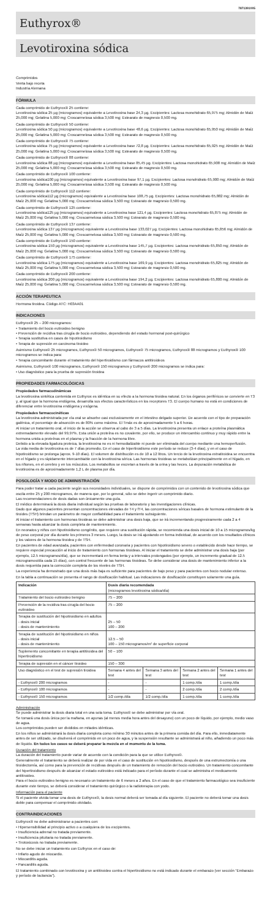7871391005
Euthyrox®
Levotiroxina sódica
Comprimidos
Venta bajo receta
Industria Alemana
FÓRMULA
Cada comprimido de Euthyrox® 25 contiene:
Levotiroxina sódica 25 µg (microgramos) equivalente a Levotiroxina base 24,3 µg. Excipientes: Lactosa monohidrato 65,975 mg; Almidón de Maíz 25,000 mg; Gelatina 5,000 mg; Croscarmelosa sódica 3,500 mg; Estearato de magnesio 0,500 mg.
Cada comprimido de Euthyrox® 50 contiene:
Levotiroxina sódica 50 µg (microgramos) equivalente a Levotiroxina base 48,6 µg. Excipientes: Lactosa monohidrato 65,950 mg; Almidón de Maíz 25,000 mg; Gelatina 5,000 mg; Croscarmelosa sódica 3,500 mg; Estearato de magnesio 0,500 mg.
Cada comprimido de Euthyrox® 75 contiene:
Levotiroxina sódica 75 µg (microgramos) equivalente a Levotiroxina base 72,8 µg. Excipientes: Lactosa monohidrato 65,925 mg; Almidón de Maíz 25,000 mg; Gelatina 5,000 mg; Croscarmelosa sódica 3,500 mg; Estearato de magnesio 0,500 mg.
Cada comprimido de Euthyrox® 88 contiene:
Levotiroxina sódica 88 µg (microgramos) equivalente a Levotiroxina base 85,45 µg. Excipientes: Lactosa monohidrato 65,908 mg; Almidón de Maíz 25,000 mg; Gelatina 5,000 mg; Croscarmelosa sódica 3,500 mg; Estearato de magnesio 0,500 mg.
Cada comprimido de Euthyrox® 100 contiene:
Levotiroxina sódica100 µg (microgramos) equivalente a Levotiroxina base 97,1 µg. Excipientes: Lactosa monohidrato 65,900 mg; Almidón de Maíz 25,000 mg; Gelatina 5,000 mg; Croscarmelosa sódica 3,500 mg; Estearato de magnesio 0,500 mg.
Cada comprimido de Euthyrox® 112 contiene:
Levotiroxina sódica112 µg (microgramos) equivalente a Levotiroxina base 108,75 µg. Excipientes: Lactosa monohidrato 65,882 mg; Almidón de Maíz 25,000 mg; Gelatina 5,000 mg; Croscarmelosa sódica 3,500 mg; Estearato de magnesio 0,500 mg.
Cada comprimido de Euthyrox® 125 contiene:
Levotiroxina sódica125 µg (microgramos) equivalente a Levotiroxina base 121,4 µg. Excipientes: Lactosa monohidrato 65,875 mg; Almidón de Maíz 25,000 mg; Gelatina 5,000 mg; Croscarmelosa sódica 3,500 mg; Estearato de magnesio 0,500 mg.
Cada comprimido de Euthyrox® 137 contiene:
Levotiroxina sódica 137 µg (microgramos) equivalente a Levotiroxina base 133,027 µg. Excipientes: Lactosa monohidrato 65,856 mg; Almidón de Maíz 25,000 mg; Gelatina 5,000 mg; Croscarmelosa sódica 3,500 mg; Estearato de magnesio 0,500 mg.
Cada comprimido de Euthyrox® 150 contiene:
Levotiroxina sódica 150 µg (microgramos) equivalente a Levotiroxina base 145,7 µg. Excipientes: Lactosa monohidrato 65,850 mg; Almidón de Maíz 25,000 mg; Gelatina 5,000 mg; Croscarmelosa sódica 3,500 mg; Estearato de magnesio 0,500 mg.
Cada comprimido de Euthyrox® 175 contiene:
Levotiroxina sódica 175 µg (microgramos) equivalente a Levotiroxina base 169,9 µg. Excipientes: Lactosa monohidrato 65,825 mg; Almidón de Maíz 25,000 mg; Gelatina 5,000 mg; Croscarmelosa sódica 3,500 mg; Estearato de magnesio 0,500 mg.
Cada comprimido de Euthyrox® 200 contiene:
Levotiroxina sódica 200 µg (microgramos) equivalente a Levotiroxina base 194,2 µg. Excipientes: Lactosa monohidrato 65,800 mg; Almidón de Maíz 25,000 mg; Gelatina 5,000 mg; Croscarmelosa sódica 3,500 mg; Estearato de magnesio 0,500 mg.
ACCIÓN TERAPEUTICA
Hormona tiroidea. Código ATC: H03AA01
INDICACIONES
Euthyrox® 25 – 200 microgramos:
• Tratamiento del bocio eutiroideo benigno
• Prevención de recidiva tras cirugía de bocio eutiroideo, dependiendo del estado hormonal post-quirúrgico
• Terapia sustitutiva en casos de hipotiroidismo
• Terapia de supresión en carcinoma tiroideo
Asimismo Euthyrox® 25 microgramos, Euthyrox® 50 microgramos, Euthyrox® 75 microgramos, Euthyrox® 88 microgramos y Euthyrox® 100 microgramos se indica para:
• Terapia concomitante durante el tratamiento del hipertiroidismo con fármacos antitiroideos
Asimismo, Euthyrox® 100 microgramos, Euthyrox® 150 microgramos y Euthyrox® 200 microgramos se indica para:
• Uso diagnóstico para la prueba de supresión tiroidea
PROPIEDADES FARMACOLÓGICAS
Propiedades farmacodinámicas
La levotiroxina sintética contenida en Euthyrox es idéntica en su efecto a la hormona tiroidea natural. En los órganos periféricos se convierte en T3 y, al igual que la hormona endógena, desarrolla sus efectos característicos en los receptores T3. El cuerpo humano no está en condiciones de diferenciar entre levotiroxina endógena y exógena.
Propiedades farmacocinéticas
La levotiroxina administrada por vía oral se absorbe casi exclusivamente en el intestino delgado superior. De acuerdo con el tipo de preparación galénica, el porcentaje de absorción es de 80% como máximo. El Tmáx es de aproximadamente 5 a 6 horas.
Al iniciar un tratamiento oral, el inicio de la acción se observa al cabo de 3 a 5 días. La levotiroxina presenta un enlace a proteína plasmática extremadamente elevado del 99,97%. Esta unión a proteína es no covalente, por ello, se produce un intercambio continuo y muy rápido entre la hormona unida a proteínas en el plasma y la fracción de la hormona libre.
Debido a la elevada ligadura proteica, la levotiroxina no es ni hemodializable ni puede ser eliminada del cuerpo mediante una hemoperfusión.
La vida media de levotiroxina es de 7 días promedio. En el caso de hipertiroidismo este período se reduce (3-4 días), y en el caso de hipotiroidismo se prolonga (aprox. 9-10 días). El volumen de distribución es de 10 a 12 litros. Un tercio de la levotiroxina extratiroidea se encuentra en el hígado y es rápidamente intercambiable con la levotiroxina sérica. Las hormonas tiroideas se metabolizan principalmente en el hígado, en los riñones, en el cerebro y en los músculos. Los metabolitos se excretan a través de la orina y las heces. La depuración metabólica de levotiroxina es de aproximadamente 1,2 L de plasma por día.
POSOLOGÍA Y MODO DE ADMINISTRACIÓN
Para poder tratar a cada paciente según sus necesidades individuales, se dispone de comprimidos con un contenido de levotiroxina sódica que oscila entre 25 y 200 microgramos, de manera que, por lo general, sólo se debe ingerir un comprimido diario.
Las recomendaciones de dosis dadas son únicamente una guía.
El médico determinará la dosis diaria individual según las pruebas de laboratorio y las investigaciones clínicas.
Dado que algunos pacientes presentan concentraciones elevadas de T4 y fT4, las concentraciones séricas basales de hormona estimulante de la tiroides (TSH) brindan un parámetro de mayor confiabilidad para el tratamiento subsiguiente.
Al iniciar el tratamiento con hormonas tiroideas se debe administrar una dosis baja, que se irá incrementando progresivamente cada 2 a 4 semanas hasta alcanzar la dosis completa de mantenimiento.
En neonatos y niños con hipotiroidismo congénito, que requiere una sustitución rápida, se recomienda una dosis inicial de 10 a 15 microgramos/kg de peso corporal por día durante los primeros 3 meses. Luego, la dosis se irá ajustando en forma individual, de acuerdo con los resultados clínicos y los valores de la hormona tiroidea y de TSH.
En pacientes de edad avanzada, pacientes con enfermedad coronaria y pacientes con hipotiroidismo severo o establecido desde hace tiempo, se requiere especial precaución al inicio de tratamiento con hormonas tiroideas. Al iniciar el tratamiento se debe administrar una dosis baja (por ejemplo, 12.5 microgramos/día), que se incrementará en forma lenta y a intervalos prolongados (por ejemplo, un incremento gradual de 12.5 microgramos/día cada 15 días), con control frecuente de las hormonas tiroideas. Se debe considerar una dosis de mantenimiento inferior a la dosis requerida para la corrección completa de los niveles de TSH.
La experiencia ha demostrado que una dosis más baja es suficiente para pacientes de bajo peso y para pacientes con bocio nodular extenso.
En la tabla a continuación se presenta el rango de dosificación habitual. Las indicaciones de dosificación constituyen solamente una guía.
| Indicación | Dosis diaria recomendada (microgramos levotiroxina sódica/día) | | | |
| --- | --- | --- | --- | --- |
| Tratamiento del bocio eutiroideo benigno | 75 – 200 | | | |
| Prevención de la recidiva tras cirugía del bocio eutiroideo | 75 – 200 | | | |
| Terapia de sustitución del hipotiroidismo en adultos - dosis inicial - dosis de mantenimiento | 25 – 50 100 – 200 | | | |
| Terapia de sustitución del hipotiroidismo en niños - dosis inicial - dosis de mantenimiento | 12.5 – 50 100 – 150 microgramos/m² de superficie corporal | | | |
| Suplemento concomitante en terapia antitiroidea del hipertiroidismo | 50 – 100 | | | |
| Terapia de supresión en el cáncer tiroideo | 150 – 300 | | | |
| Uso diagnóstico en el test de supresión tiroidea | Semana 4 antes del test | Semana 3 antes del test | Semana 2 antes del test | Semana 1 antes del test |
| - Euthyrox® 200 microgramos | - | - | 1 comp./día | 1 comp./día |
| - Euthyrox® 100 microgramos | - | - | 2 comp./día | 2 comp./día |
| - Euthyrox® 150 microgramos | 1/2 comp./día | 1/2 comp./día | 1 comp./día | 1 comp./día |
Administración
Se puede administrar la dosis diaria total en una sola toma. Euthyrox® se debe administrar por vía oral.
Se tomará una dosis única por la mañana, en ayunas (al menos media hora antes del desayuno) con un poco de líquido, por ejemplo, medio vaso de agua.
Los comprimidos pueden ser divididos en mitades idénticas.
En los niños se administrará la dosis diaria completa como mínimo 30 minutos antes de la primera comida del día. Para ello, inmediatamente antes de ser utilizado, se disolverá el comprimido en un poco de agua, y la suspensión resultante se administrará al niño, añadiendo un poco más de líquido. En todos los casos se deberá preparar la mezcla en el momento de la toma.
Duración del tratamiento
La duración del tratamiento puede variar de acuerdo con la condición para la que se utilice Euthyrox®.
Generalmente el tratamiento se deberá realizar de por vida en el caso de sustitución en hipotiroidismo, después de una estrumectomía o una tiroidectomía, así como para la prevención de recidivas después de un tratamiento de remoción del bocio eutiroideo. Un tratamiento concomitante del hipertiroidismo después de alcanzar el estado eutiroideo está indicado para el período durante el cual se administra el medicamento antitiroideo.
Para el bocio eutiroideo benigno es necesario un tratamiento de 6 meses a 2 años. En el caso de que el tratamiento farmacológico sea insuficiente durante este tiempo, se deberá considerar el tratamiento quirúrgico o la radioterapia con yodo.
Información para el paciente
Si el paciente olvida tomar una dosis de Euthyrox®, la dosis normal deberá ser tomada al día siguiente. El paciente no deberá tomar una dosis doble para compensar el comprimido olvidado.
CONTRAINDICACIONES
Euthyrox® no debe administrarse a pacientes con:
• Hipersensibilidad al principio activo o a cualquiera de los excipientes.
• Insuficiencia adrenal no tratada previamente.
• Insuficiencia pituitaria no tratada previamente.
• Tirotoxicosis no tratada previamente.
No se debe iniciar un tratamiento con Euthyrox en el caso de:
• Infarto agudo de miocardio.
• Miocarditis aguda.
• Pancarditis aguda.
El tratamiento combinado con levotiroxina y un antitiroideo contra el hipertiroidismo no está indicado durante el embarazo (ver sección “Embarazo y período de lactancia”).